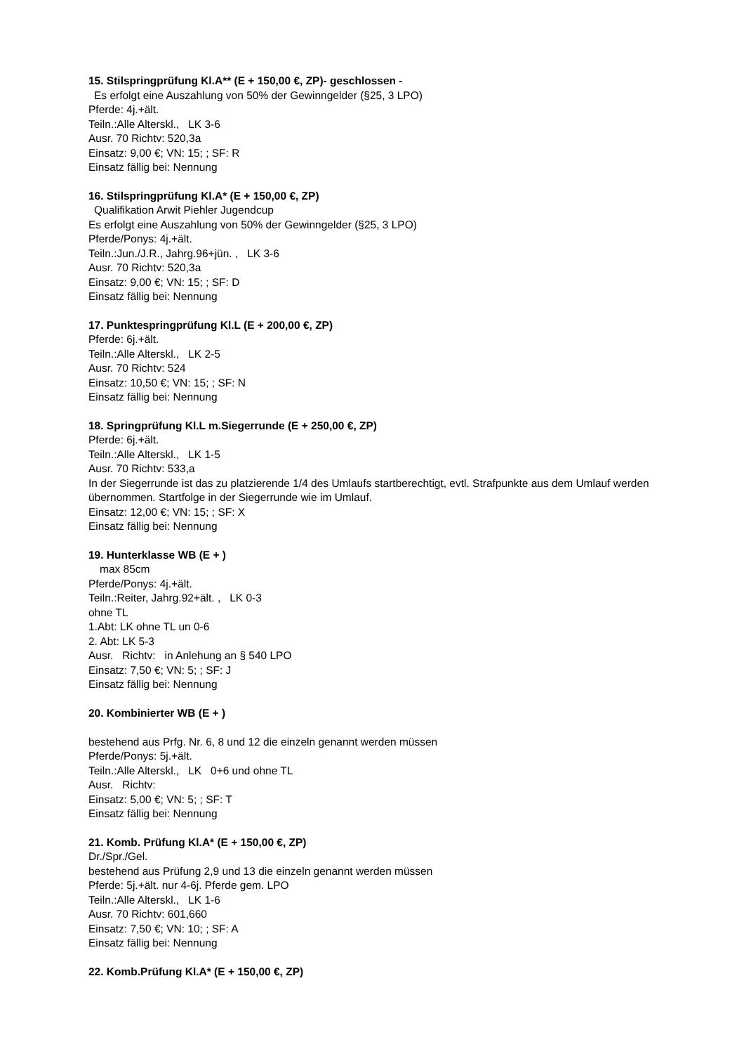15. Stilspringprüfung Kl.A** (E + 150,00 €, ZP)- geschlossen -
Es erfolgt eine Auszahlung von 50% der Gewinngelder (§25, 3 LPO)
Pferde: 4j.+ält.
Teiln.:Alle Alterskl., LK 3-6
Ausr. 70 Richtv: 520,3a
Einsatz: 9,00 €; VN: 15; ; SF: R
Einsatz fällig bei: Nennung
16. Stilspringprüfung Kl.A* (E + 150,00 €, ZP)
Qualifikation Arwit Piehler Jugendcup
Es erfolgt eine Auszahlung von 50% der Gewinngelder (§25, 3 LPO)
Pferde/Ponys: 4j.+ält.
Teiln.:Jun./J.R., Jahrg.96+jün. , LK 3-6
Ausr. 70 Richtv: 520,3a
Einsatz: 9,00 €; VN: 15; ; SF: D
Einsatz fällig bei: Nennung
17. Punktespringprüfung Kl.L (E + 200,00 €, ZP)
Pferde: 6j.+ält.
Teiln.:Alle Alterskl., LK 2-5
Ausr. 70 Richtv: 524
Einsatz: 10,50 €; VN: 15; ; SF: N
Einsatz fällig bei: Nennung
18. Springprüfung Kl.L m.Siegerrunde (E + 250,00 €, ZP)
Pferde: 6j.+ält.
Teiln.:Alle Alterskl., LK 1-5
Ausr. 70 Richtv: 533,a
In der Siegerrunde ist das zu platzierende 1/4 des Umlaufs startberechtigt, evtl. Strafpunkte aus dem Umlauf werden übernommen. Startfolge in der Siegerrunde wie im Umlauf.
Einsatz: 12,00 €; VN: 15; ; SF: X
Einsatz fällig bei: Nennung
19. Hunterklasse WB (E + )
max 85cm
Pferde/Ponys: 4j.+ält.
Teiln.:Reiter, Jahrg.92+ält. , LK 0-3
ohne TL
1.Abt: LK ohne TL un 0-6
2. Abt: LK 5-3
Ausr. Richtv: in Anlehung an § 540 LPO
Einsatz: 7,50 €; VN: 5; ; SF: J
Einsatz fällig bei: Nennung
20. Kombinierter WB (E + )
bestehend aus Prfg. Nr. 6, 8 und 12 die einzeln genannt werden müssen
Pferde/Ponys: 5j.+ält.
Teiln.:Alle Alterskl., LK 0+6 und ohne TL
Ausr. Richtv:
Einsatz: 5,00 €; VN: 5; ; SF: T
Einsatz fällig bei: Nennung
21. Komb. Prüfung Kl.A* (E + 150,00 €, ZP)
Dr./Spr./Gel.
bestehend aus Prüfung 2,9 und 13 die einzeln genannt werden müssen
Pferde: 5j.+ält. nur 4-6j. Pferde gem. LPO
Teiln.:Alle Alterskl., LK 1-6
Ausr. 70 Richtv: 601,660
Einsatz: 7,50 €; VN: 10; ; SF: A
Einsatz fällig bei: Nennung
22. Komb.Prüfung Kl.A* (E + 150,00 €, ZP)